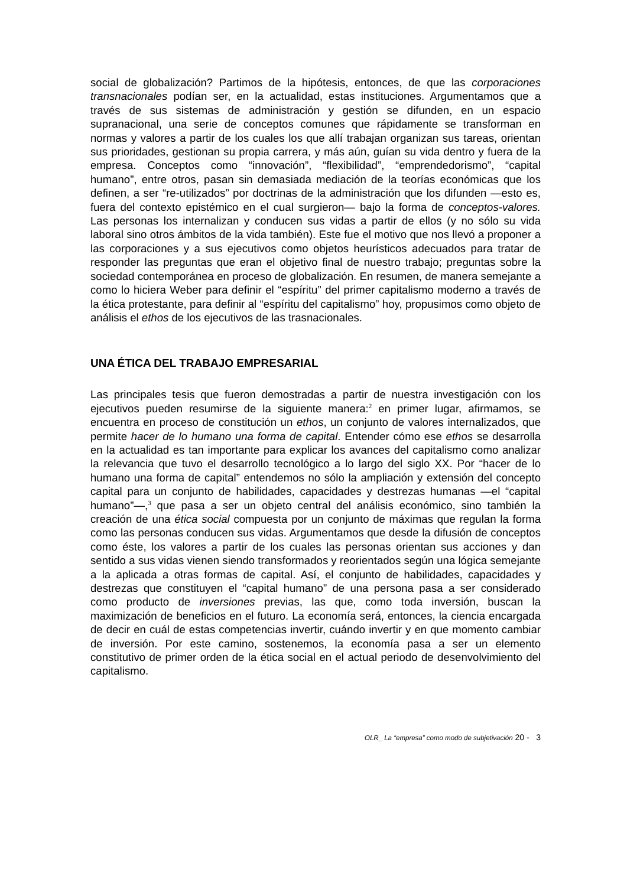social de globalización? Partimos de la hipótesis, entonces, de que las corporaciones transnacionales podían ser, en la actualidad, estas instituciones. Argumentamos que a través de sus sistemas de administración y gestión se difunden, en un espacio supranacional, una serie de conceptos comunes que rápidamente se transforman en normas y valores a partir de los cuales los que allí trabajan organizan sus tareas, orientan sus prioridades, gestionan su propia carrera, y más aún, guían su vida dentro y fuera de la empresa. Conceptos como “innovación”, “flexibilidad”, “emprendedorismo”, “capital humano”, entre otros, pasan sin demasiada mediación de la teorías económicas que los definen, a ser “re-utilizados” por doctrinas de la administración que los difunden —esto es, fuera del contexto epistémico en el cual surgieron— bajo la forma de conceptos-valores. Las personas los internalizan y conducen sus vidas a partir de ellos (y no sólo su vida laboral sino otros ámbitos de la vida también). Este fue el motivo que nos llevó a proponer a las corporaciones y a sus ejecutivos como objetos heurísticos adecuados para tratar de responder las preguntas que eran el objetivo final de nuestro trabajo; preguntas sobre la sociedad contemporánea en proceso de globalización. En resumen, de manera semejante a como lo hiciera Weber para definir el “espíritu” del primer capitalismo moderno a través de la ética protestante, para definir al “espíritu del capitalismo” hoy, propusimos como objeto de análisis el ethos de los ejecutivos de las trasnacionales.
UNA ÉTICA DEL TRABAJO EMPRESARIAL
Las principales tesis que fueron demostradas a partir de nuestra investigación con los ejecutivos pueden resumirse de la siguiente manera:<sup>2</sup> en primer lugar, afirmamos, se encuentra en proceso de constitución un ethos, un conjunto de valores internalizados, que permite hacer de lo humano una forma de capital. Entender cómo ese ethos se desarrolla en la actualidad es tan importante para explicar los avances del capitalismo como analizar la relevancia que tuvo el desarrollo tecnológico a lo largo del siglo XX. Por “hacer de lo humano una forma de capital” entendemos no sólo la ampliación y extensión del concepto capital para un conjunto de habilidades, capacidades y destrezas humanas —el “capital humano”—,<sup>3</sup> que pasa a ser un objeto central del análisis económico, sino también la creación de una ética social compuesta por un conjunto de máximas que regulan la forma como las personas conducen sus vidas. Argumentamos que desde la difusión de conceptos como éste, los valores a partir de los cuales las personas orientan sus acciones y dan sentido a sus vidas vienen siendo transformados y reorientados según una lógica semejante a la aplicada a otras formas de capital. Así, el conjunto de habilidades, capacidades y destrezas que constituyen el “capital humano” de una persona pasa a ser considerado como producto de inversiones previas, las que, como toda inversión, buscan la maximización de beneficios en el futuro. La economía será, entonces, la ciencia encargada de decir en cuál de estas competencias invertir, cuándo invertir y en que momento cambiar de inversión. Por este camino, sostenemos, la economía pasa a ser un elemento constitutivo de primer orden de la ética social en el actual periodo de desenvolvimiento del capitalismo.
OLR_ La “empresa” como modo de subjetivación 20 - 3